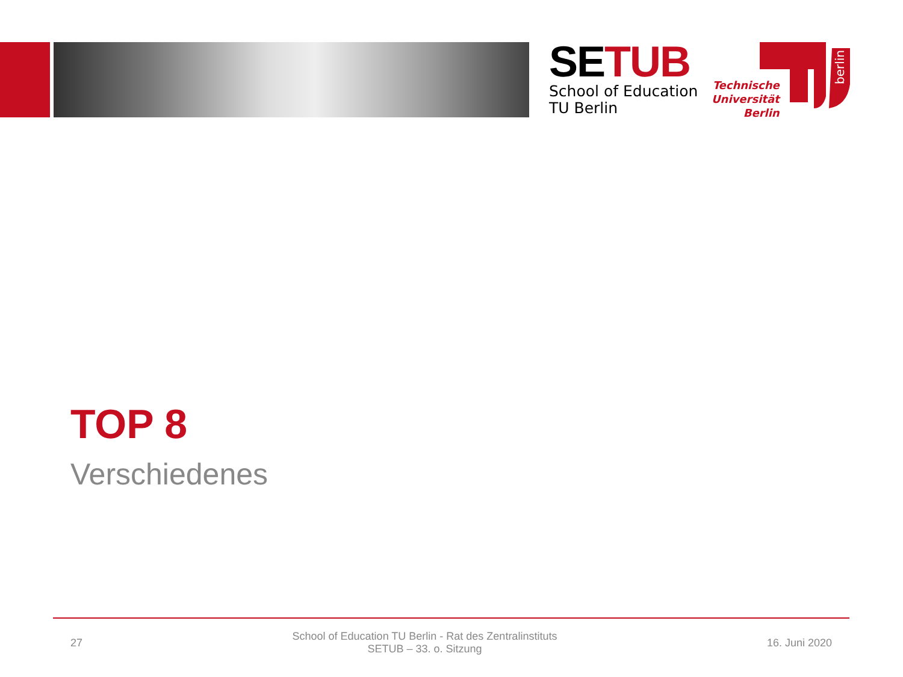SE TUB
School of Education
TU Berlin
Technische
Universität
Berlin
berlin
TOP 8
Verschiedenes
27 School of Education TU Berlin - Rat des Zentralinstituts
SETUB – 33. o. Sitzung 16. Juni 2020